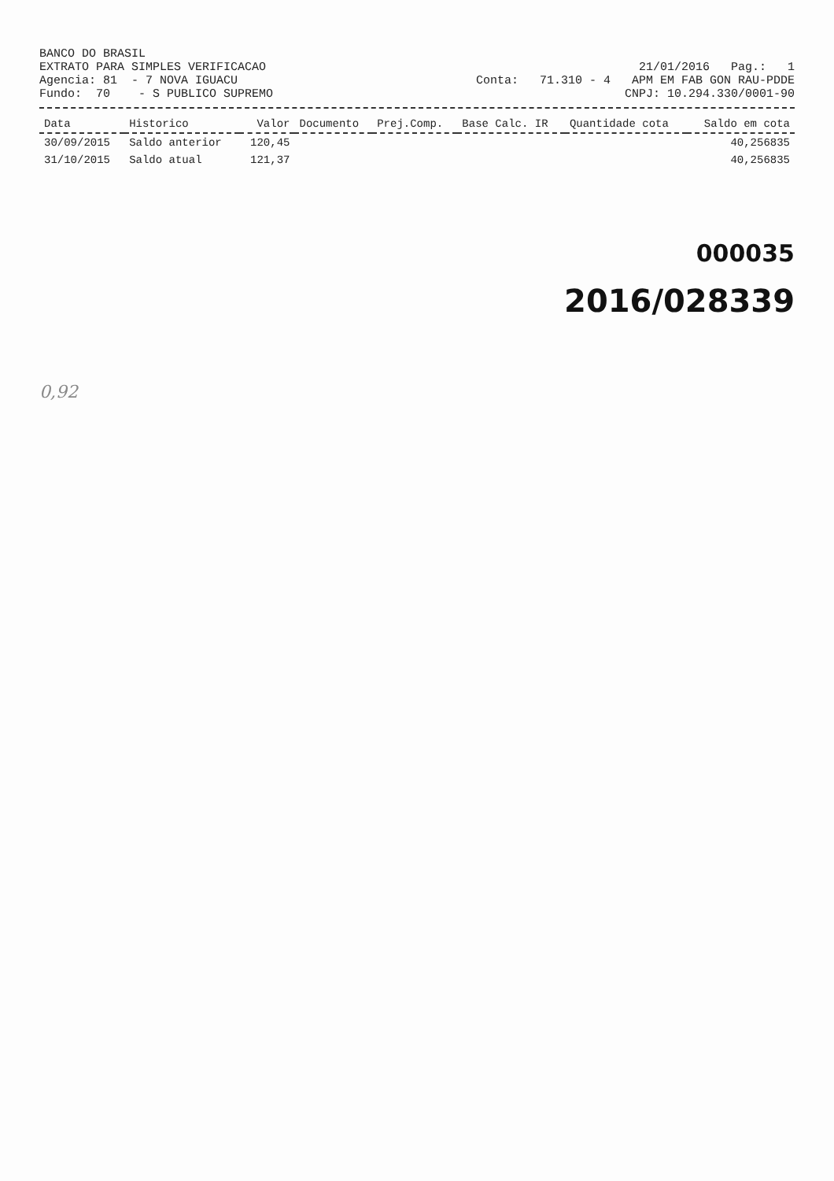BANCO DO BRASIL
EXTRATO PARA SIMPLES VERIFICACAO 21/01/2016 Pag.: 1
Agencia: 81 - 7 NOVA IGUACU Conta: 71.310 - 4 APM EM FAB GON RAU-PDDE
Fundo: 70 - S PUBLICO SUPREMO CNPJ: 10.294.330/0001-90
| Data | Historico | Valor | Documento | Prej.Comp. | Base Calc. IR | Quantidade cota | Saldo em cota |
| --- | --- | --- | --- | --- | --- | --- | --- |
| 30/09/2015 | Saldo anterior | 120,45 | | | | | 40,256835 |
| 31/10/2015 | Saldo atual | 121,37 | | | | | 40,256835 |
000035
2016/028339
0,92